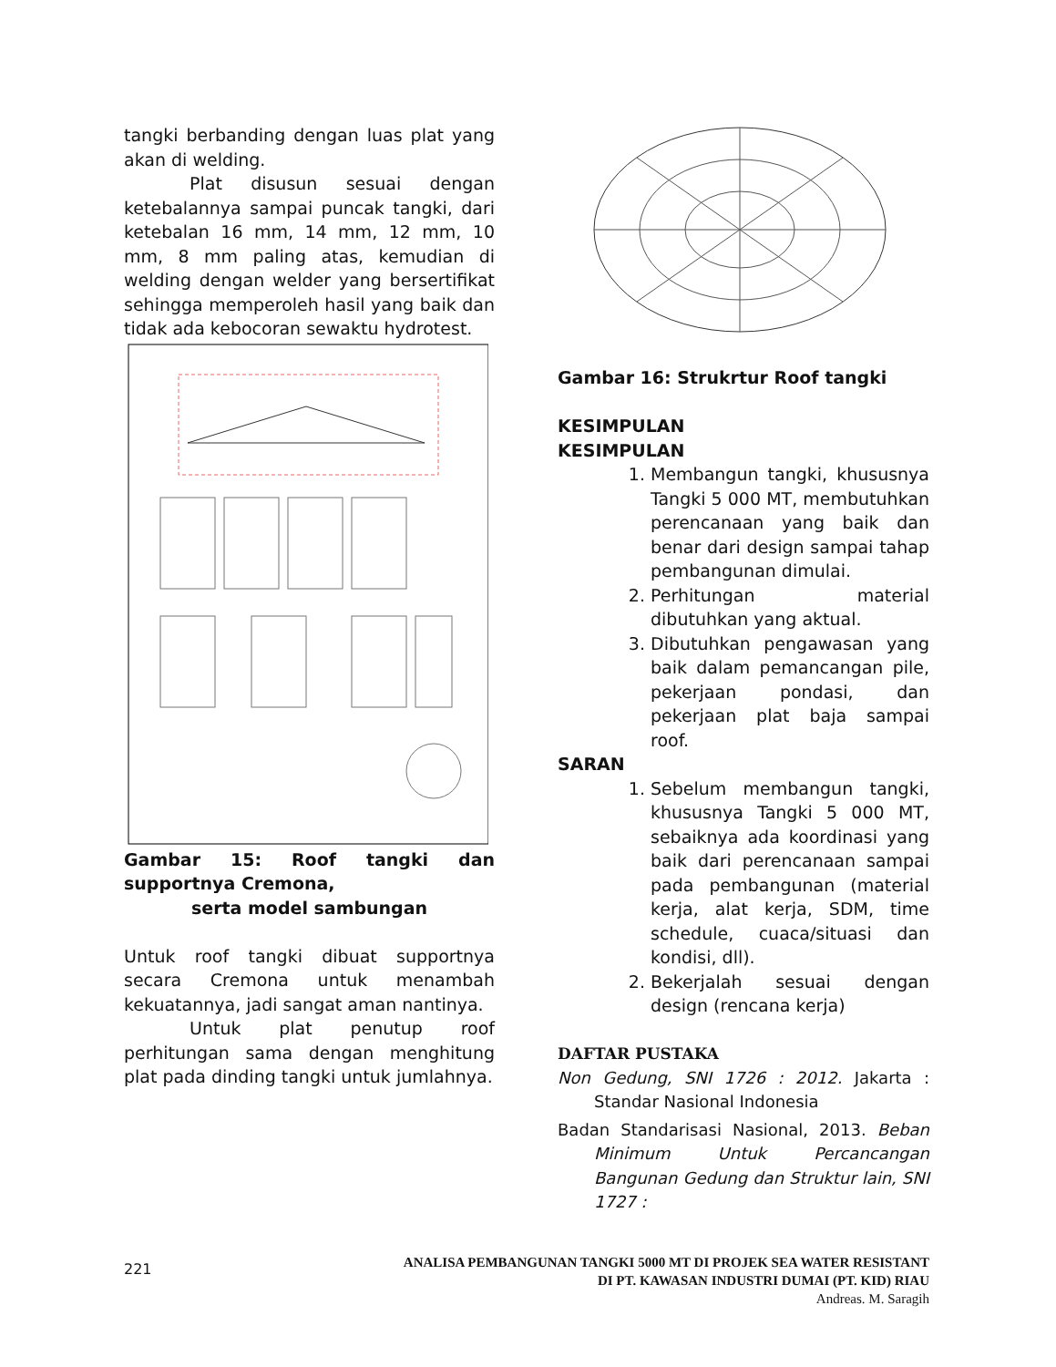tangki berbanding dengan luas plat yang akan di welding.
Plat disusun sesuai dengan ketebalannya sampai puncak tangki, dari ketebalan 16 mm, 14 mm, 12 mm, 10 mm, 8 mm paling atas, kemudian di welding dengan welder yang bersertifikat sehingga memperoleh hasil yang baik dan tidak ada kebocoran sewaktu hydrotest.
Gambar 15: Roof tangki dan supportnya Cremona,
serta model sambungan
Untuk roof tangki dibuat supportnya secara Cremona untuk menambah kekuatannya, jadi sangat aman nantinya.
Untuk plat penutup roof perhitungan sama dengan menghitung plat pada dinding tangki untuk jumlahnya.
Gambar 16: Strukrtur Roof tangki
KESIMPULAN
KESIMPULAN
1. Membangun tangki, khususnya Tangki 5 000 MT, membutuhkan perencanaan yang baik dan benar dari design sampai tahap pembangunan dimulai.
2. Perhitungan material dibutuhkan yang aktual.
3. Dibutuhkan pengawasan yang baik dalam pemancangan pile, pekerjaan pondasi, dan pekerjaan plat baja sampai roof.
SARAN
1. Sebelum membangun tangki, khususnya Tangki 5 000 MT, sebaiknya ada koordinasi yang baik dari perencanaan sampai pada pembangunan (material kerja, alat kerja, SDM, time schedule, cuaca/situasi dan kondisi, dll).
2. Bekerjalah sesuai dengan design (rencana kerja)
DAFTAR PUSTAKA
Non Gedung, SNI 1726 : 2012. Jakarta : Standar Nasional Indonesia
Badan Standarisasi Nasional, 2013. Beban Minimum Untuk Percancangan Bangunan Gedung dan Struktur lain, SNI 1727 :
221
ANALISA PEMBANGUNAN TANGKI 5000 MT DI PROJEK SEA WATER RESISTANT
DI PT. KAWASAN INDUSTRI DUMAI (PT. KID) RIAU
Andreas. M. Saragih